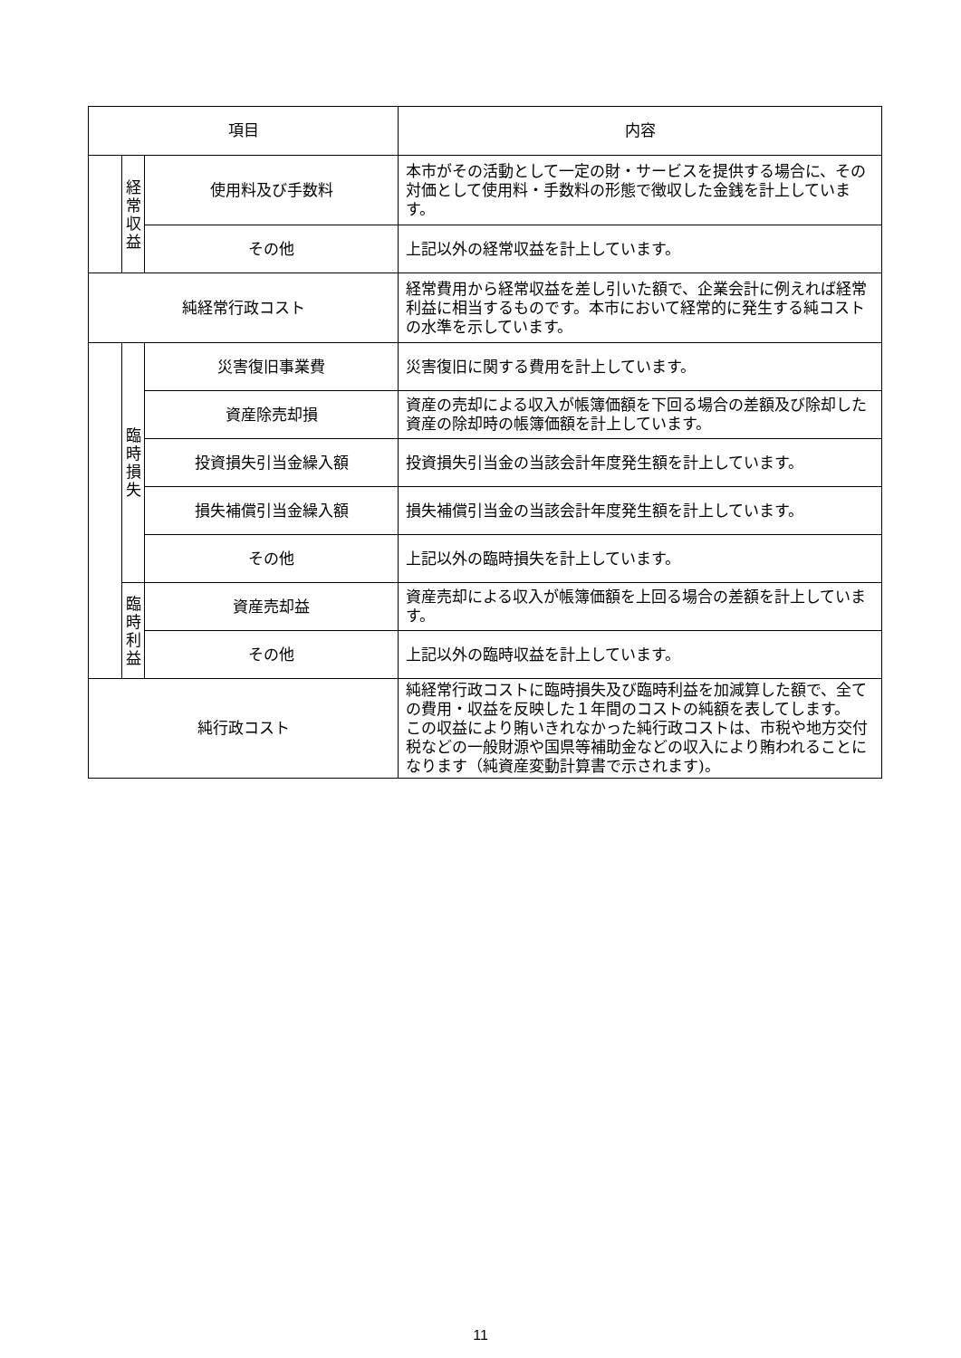| 項目 | | | 内容 |
| --- | --- | --- | --- |
| | 経 常 収 益 | 使用料及び手数料 | 本市がその活動として一定の財・サービスを提供する場合に、その対価として使用料・手数料の形態で徴収した金銭を計上しています。 |
| | | その他 | 上記以外の経常収益を計上しています。 |
| 純経常行政コスト | | | 経常費用から経常収益を差し引いた額で、企業会計に例えれば経常利益に相当するものです。本市において経常的に発生する純コストの水準を示しています。 |
| | 臨 時 損 失 | 災害復旧事業費 | 災害復旧に関する費用を計上しています。 |
| | | 資産除売却損 | 資産の売却による収入が帳簿価額を下回る場合の差額及び除却した資産の除却時の帳簿価額を計上しています。 |
| | | 投資損失引当金繰入額 | 投資損失引当金の当該会計年度発生額を計上しています。 |
| | | 損失補償引当金繰入額 | 損失補償引当金の当該会計年度発生額を計上しています。 |
| | | その他 | 上記以外の臨時損失を計上しています。 |
| | 臨 時 利 益 | 資産売却益 | 資産売却による収入が帳簿価額を上回る場合の差額を計上しています。 |
| | | その他 | 上記以外の臨時収益を計上しています。 |
| 純行政コスト | | | 純経常行政コストに臨時損失及び臨時利益を加減算した額で、全ての費用・収益を反映した１年間のコストの純額を表してします。 この収益により賄いきれなかった純行政コストは、市税や地方交付税などの一般財源や国県等補助金などの収入により賄われることになります（純資産変動計算書で示されます)。 |
11